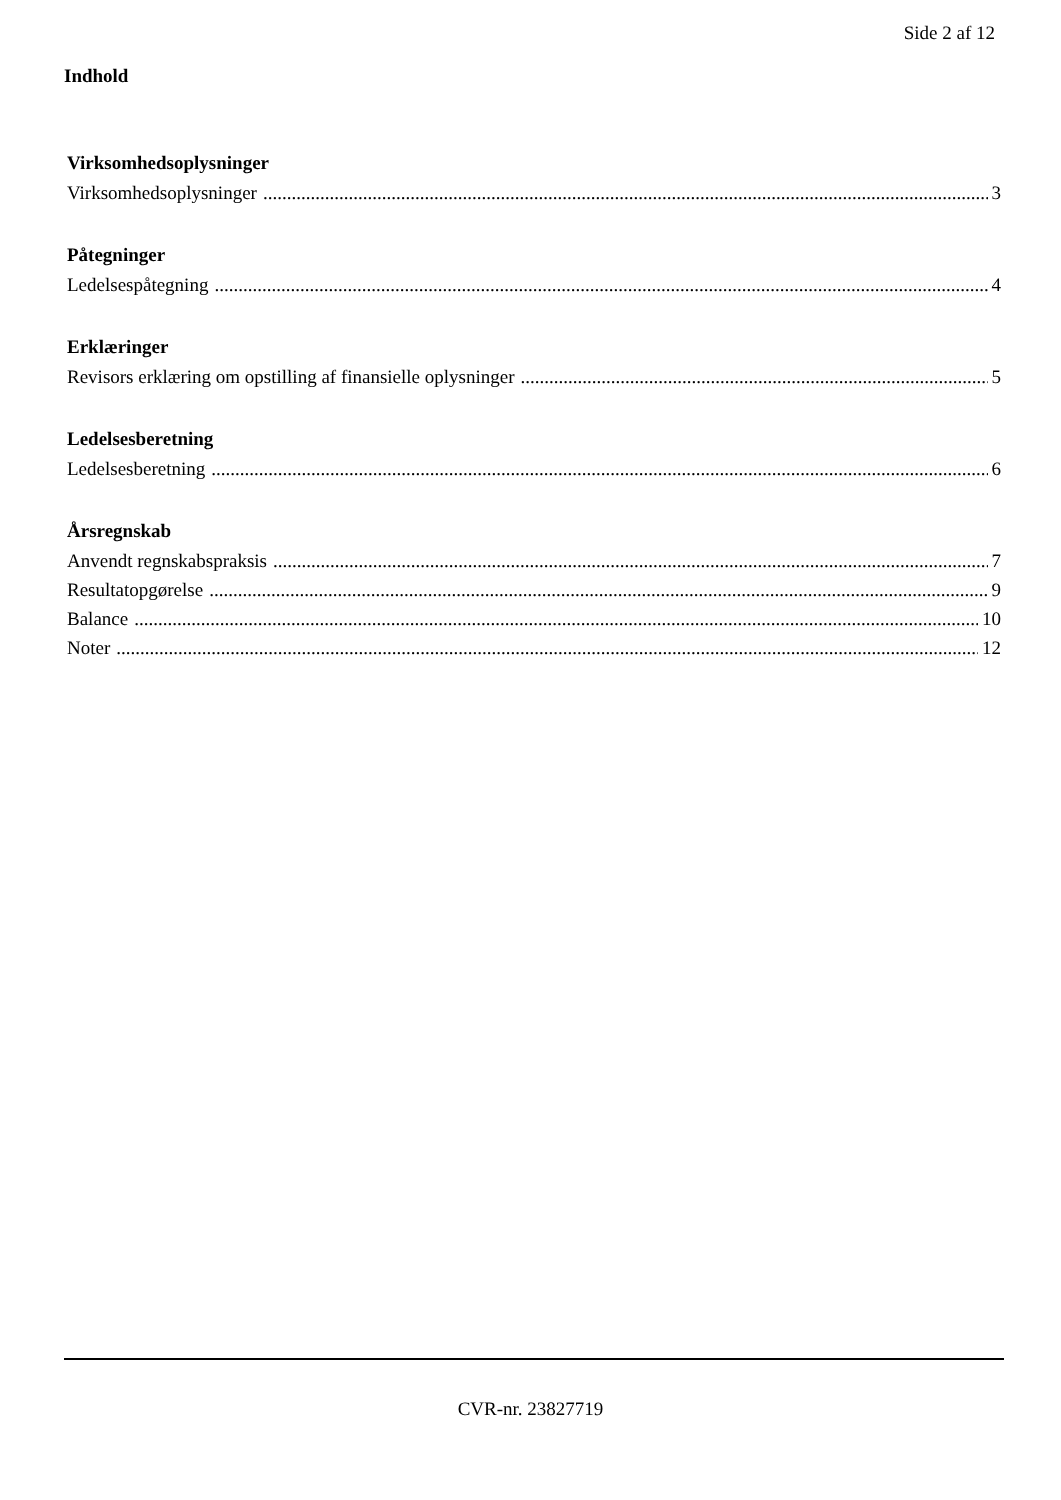Side 2 af 12
Indhold
Virksomhedsoplysninger
Virksomhedsoplysninger 3
Påtegninger
Ledelsespåtegning 4
Erklæringer
Revisors erklæring om opstilling af finansielle oplysninger 5
Ledelsesberetning
Ledelsesberetning 6
Årsregnskab
Anvendt regnskabspraksis 7
Resultatopgørelse 9
Balance 10
Noter 12
CVR-nr. 23827719